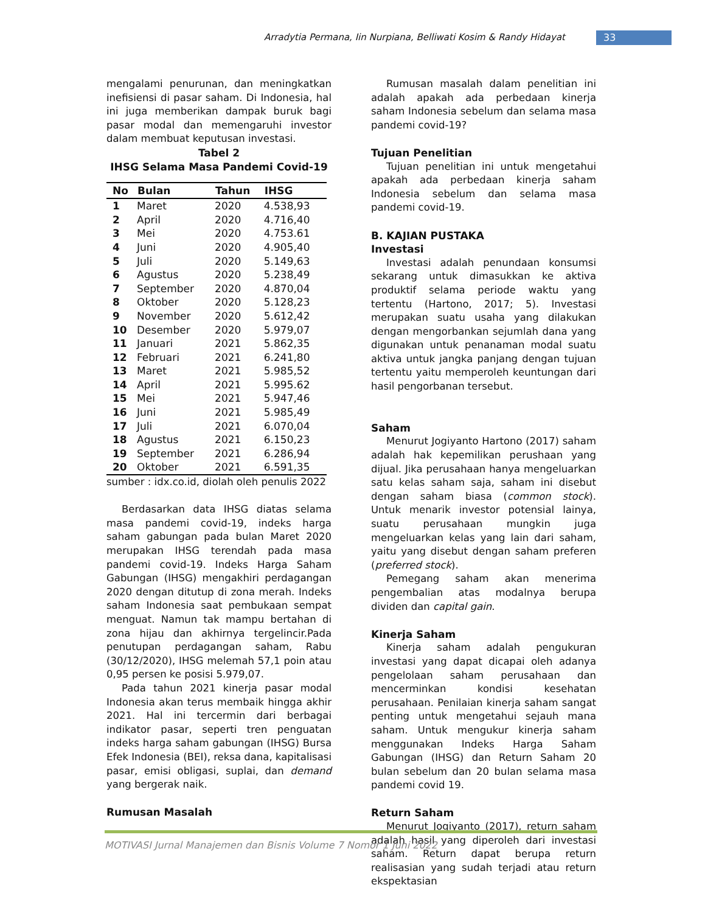Arradytia Permana, Iin Nurpiana, Belliwati Kosim & Randy Hidayat 33
mengalami penurunan, dan meningkatkan inefisiensi di pasar saham. Di Indonesia, hal ini juga memberikan dampak buruk bagi pasar modal dan memengaruhi investor dalam membuat keputusan investasi.
Tabel 2
IHSG Selama Masa Pandemi Covid-19
| No | Bulan | Tahun | IHSG |
| --- | --- | --- | --- |
| 1 | Maret | 2020 | 4.538,93 |
| 2 | April | 2020 | 4.716,40 |
| 3 | Mei | 2020 | 4.753.61 |
| 4 | Juni | 2020 | 4.905,40 |
| 5 | Juli | 2020 | 5.149,63 |
| 6 | Agustus | 2020 | 5.238,49 |
| 7 | September | 2020 | 4.870,04 |
| 8 | Oktober | 2020 | 5.128,23 |
| 9 | November | 2020 | 5.612,42 |
| 10 | Desember | 2020 | 5.979,07 |
| 11 | Januari | 2021 | 5.862,35 |
| 12 | Februari | 2021 | 6.241,80 |
| 13 | Maret | 2021 | 5.985,52 |
| 14 | April | 2021 | 5.995.62 |
| 15 | Mei | 2021 | 5.947,46 |
| 16 | Juni | 2021 | 5.985,49 |
| 17 | Juli | 2021 | 6.070,04 |
| 18 | Agustus | 2021 | 6.150,23 |
| 19 | September | 2021 | 6.286,94 |
| 20 | Oktober | 2021 | 6.591,35 |
sumber : idx.co.id, diolah oleh penulis 2022
Berdasarkan data IHSG diatas selama masa pandemi covid-19, indeks harga saham gabungan pada bulan Maret 2020 merupakan IHSG terendah pada masa pandemi covid-19. Indeks Harga Saham Gabungan (IHSG) mengakhiri perdagangan 2020 dengan ditutup di zona merah. Indeks saham Indonesia saat pembukaan sempat menguat. Namun tak mampu bertahan di zona hijau dan akhirnya tergelincir.Pada penutupan perdagangan saham, Rabu (30/12/2020), IHSG melemah 57,1 poin atau 0,95 persen ke posisi 5.979,07.
Pada tahun 2021 kinerja pasar modal Indonesia akan terus membaik hingga akhir 2021. Hal ini tercermin dari berbagai indikator pasar, seperti tren penguatan indeks harga saham gabungan (IHSG) Bursa Efek Indonesia (BEI), reksa dana, kapitalisasi pasar, emisi obligasi, suplai, dan demand yang bergerak naik.
Rumusan Masalah
Rumusan masalah dalam penelitian ini adalah apakah ada perbedaan kinerja saham Indonesia sebelum dan selama masa pandemi covid-19?
Tujuan Penelitian
Tujuan penelitian ini untuk mengetahui apakah ada perbedaan kinerja saham Indonesia sebelum dan selama masa pandemi covid-19.
B. KAJIAN PUSTAKA
Investasi
Investasi adalah penundaan konsumsi sekarang untuk dimasukkan ke aktiva produktif selama periode waktu yang tertentu (Hartono, 2017; 5). Investasi merupakan suatu usaha yang dilakukan dengan mengorbankan sejumlah dana yang digunakan untuk penanaman modal suatu aktiva untuk jangka panjang dengan tujuan tertentu yaitu memperoleh keuntungan dari hasil pengorbanan tersebut.
Saham
Menurut Jogiyanto Hartono (2017) saham adalah hak kepemilikan perushaan yang dijual. Jika perusahaan hanya mengeluarkan satu kelas saham saja, saham ini disebut dengan saham biasa (common stock). Untuk menarik investor potensial lainya, suatu perusahaan mungkin juga mengeluarkan kelas yang lain dari saham, yaitu yang disebut dengan saham preferen (preferred stock).
Pemegang saham akan menerima pengembalian atas modalnya berupa dividen dan capital gain.
Kinerja Saham
Kinerja saham adalah pengukuran investasi yang dapat dicapai oleh adanya pengelolaan saham perusahaan dan mencerminkan kondisi kesehatan perusahaan. Penilaian kinerja saham sangat penting untuk mengetahui sejauh mana saham. Untuk mengukur kinerja saham menggunakan Indeks Harga Saham Gabungan (IHSG) dan Return Saham 20 bulan sebelum dan 20 bulan selama masa pandemi covid 19.
Return Saham
Menurut Jogiyanto (2017), return saham adalah hasil yang diperoleh dari investasi saham. Return dapat berupa return realisasian yang sudah terjadi atau return ekspektasian
MOTIVASI Jurnal Manajemen dan Bisnis Volume 7 Nomor 1 Juni 2022